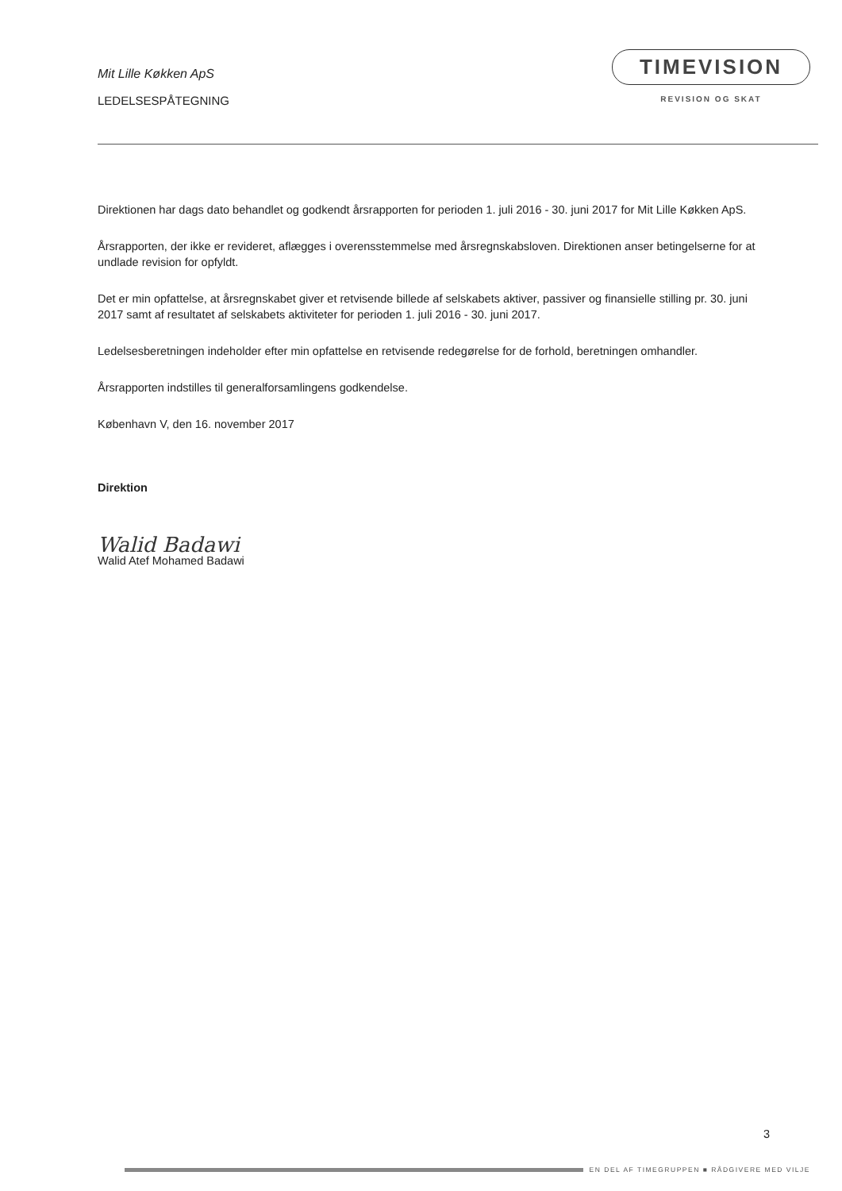Mit Lille Køkken ApS
LEDELSESPÅTEGNING
TIMEVISION
REVISION OG SKAT
Direktionen har dags dato behandlet og godkendt årsrapporten for perioden 1. juli 2016 - 30. juni 2017 for Mit Lille Køkken ApS.
Årsrapporten, der ikke er revideret, aflægges i overensstemmelse med årsregnskabsloven. Direktionen anser betingelserne for at undlade revision for opfyldt.
Det er min opfattelse, at årsregnskabet giver et retvisende billede af selskabets aktiver, passiver og finansielle stilling pr. 30. juni 2017 samt af resultatet af selskabets aktiviteter for perioden 1. juli 2016 - 30. juni 2017.
Ledelsesberetningen indeholder efter min opfattelse en retvisende redegørelse for de forhold, beretningen omhandler.
Årsrapporten indstilles til generalforsamlingens godkendelse.
København V, den 16. november 2017
Direktion
Walid Badawi
Walid Atef Mohamed Badawi
3
EN DEL AF TIMEGRUPPEN ■ RÅDGIVERE MED VILJE